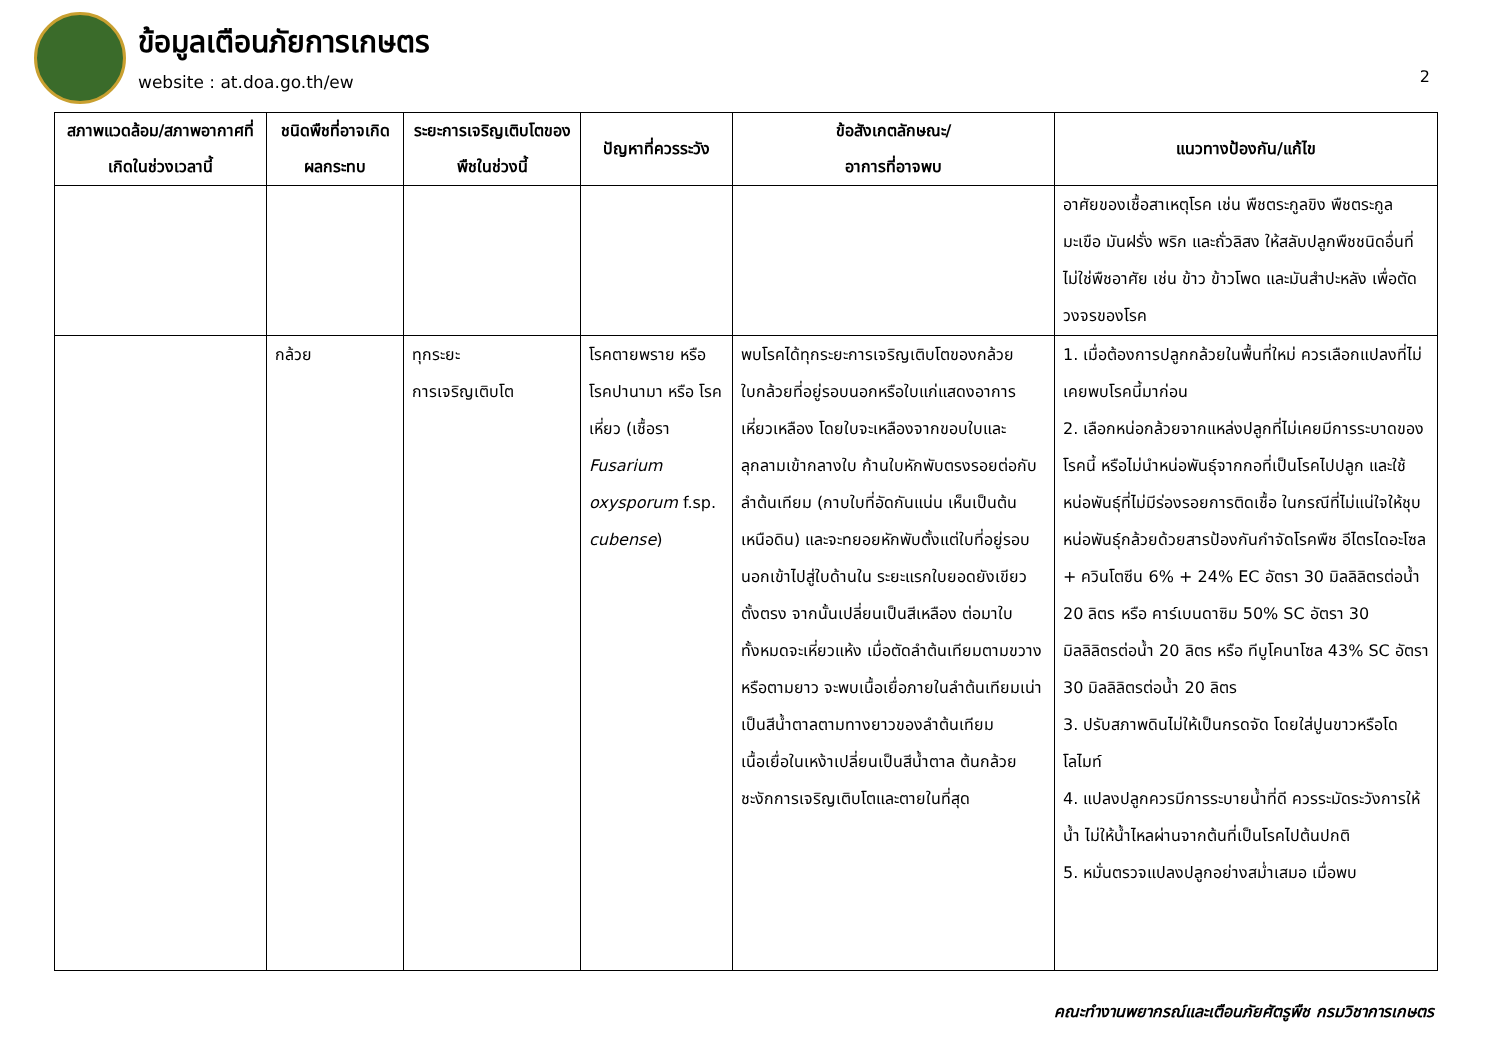ข้อมูลเตือนภัยการเกษตร
website : at.doa.go.th/ew
2
| สภาพแวดล้อม/สภาพอากาศที่เกิดในช่วงเวลานี้ | ชนิดพืชที่อาจเกิดผลกระทบ | ระยะการเจริญเติบโตของพืชในช่วงนี้ | ปัญหาที่ควรระวัง | ข้อสังเกตลักษณะ/ อาการที่อาจพบ | แนวทางป้องกัน/แก้ไข |
| --- | --- | --- | --- | --- | --- |
| | | | | | อาศัยของเชื้อสาเหตุโรค เช่น พืชตระกูลขิง พืชตระกูลมะเขือ มันฝรั่ง พริก และถั่วลิสง ให้สลับปลูกพืชชนิดอื่นที่ไม่ใช่พืชอาศัย เช่น ข้าว ข้าวโพด และมันสำปะหลัง เพื่อตัดวงจรของโรค |
| | กล้วย | ทุกระยะ การเจริญเติบโต | โรคตายพราย หรือ โรคปานามา หรือ โรคเหี่ยว (เชื้อรา Fusarium oxysporum f.sp. cubense ) | พบโรคได้ทุกระยะการเจริญเติบโตของกล้วย ใบกล้วยที่อยู่รอบนอกหรือใบแก่แสดงอาการเหี่ยวเหลือง โดยใบจะเหลืองจากขอบใบและลุกลามเข้ากลางใบ ก้านใบหักพับตรงรอยต่อกับลำต้นเทียม (กาบใบที่อัดกันแน่น เห็นเป็นต้นเหนือดิน) และจะทยอยหักพับตั้งแต่ใบที่อยู่รอบนอกเข้าไปสู่ใบด้านใน ระยะแรกใบยอดยังเขียวตั้งตรง จากนั้นเปลี่ยนเป็นสีเหลือง ต่อมาใบทั้งหมดจะเหี่ยวแห้ง เมื่อตัดลำต้นเทียมตามขวางหรือตามยาว จะพบเนื้อเยื่อภายในลำต้นเทียมเน่าเป็นสีน้ำตาลตามทางยาวของลำต้นเทียม เนื้อเยื่อในเหง้าเปลี่ยนเป็นสีน้ำตาล ต้นกล้วยชะงักการเจริญเติบโตและตายในที่สุด | 1. เมื่อต้องการปลูกกล้วยในพื้นที่ใหม่ ควรเลือกแปลงที่ไม่เคยพบโรคนี้มาก่อน 2. เลือกหน่อกล้วยจากแหล่งปลูกที่ไม่เคยมีการระบาดของโรคนี้ หรือไม่นำหน่อพันธุ์จากกอที่เป็นโรคไปปลูก และใช้หน่อพันธุ์ที่ไม่มีร่องรอยการติดเชื้อ ในกรณีที่ไม่แน่ใจให้ชุบหน่อพันธุ์กล้วยด้วยสารป้องกันกำจัดโรคพืช อีไตรไดอะโซล + ควินโตซีน 6% + 24% EC อัตรา 30 มิลลิลิตรต่อน้ำ 20 ลิตร หรือ คาร์เบนดาซิม 50% SC อัตรา 30 มิลลิลิตรต่อน้ำ 20 ลิตร หรือ ทีบูโคนาโซล 43% SC อัตรา 30 มิลลิลิตรต่อน้ำ 20 ลิตร 3. ปรับสภาพดินไม่ให้เป็นกรดจัด โดยใส่ปูนขาวหรือโดโลไมท์ 4. แปลงปลูกควรมีการระบายน้ำที่ดี ควรระมัดระวังการให้น้ำ ไม่ให้น้ำไหลผ่านจากต้นที่เป็นโรคไปต้นปกติ 5. หมั่นตรวจแปลงปลูกอย่างสม่ำเสมอ เมื่อพบ |
คณะทำงานพยากรณ์และเตือนภัยศัตรูพืช กรมวิชาการเกษตร